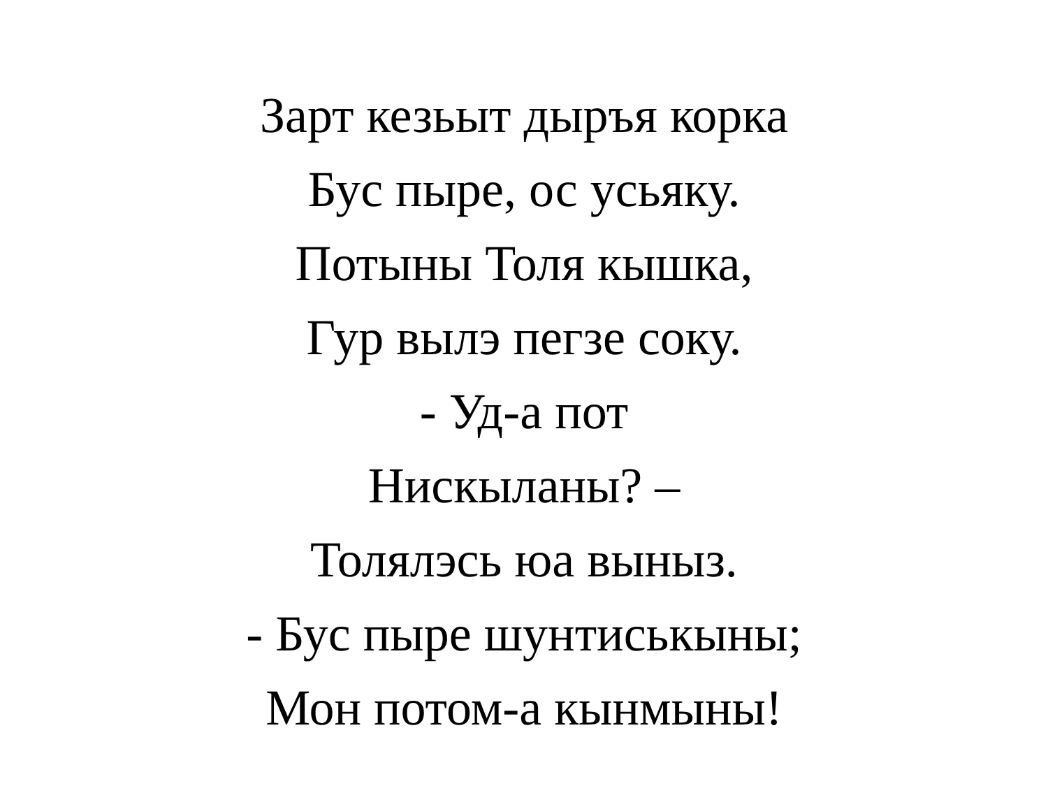Зарт кезьыт дыръя корка
Бус пыре, ос усьяку.
Потыны Толя кышка,
Гур вылэ пегзе соку.
- Уд-а пот
Нискыланы? –
Толялэсь юа выныз.
- Бус пыре шунтиськыны;
Мон потом-а кынмыны!